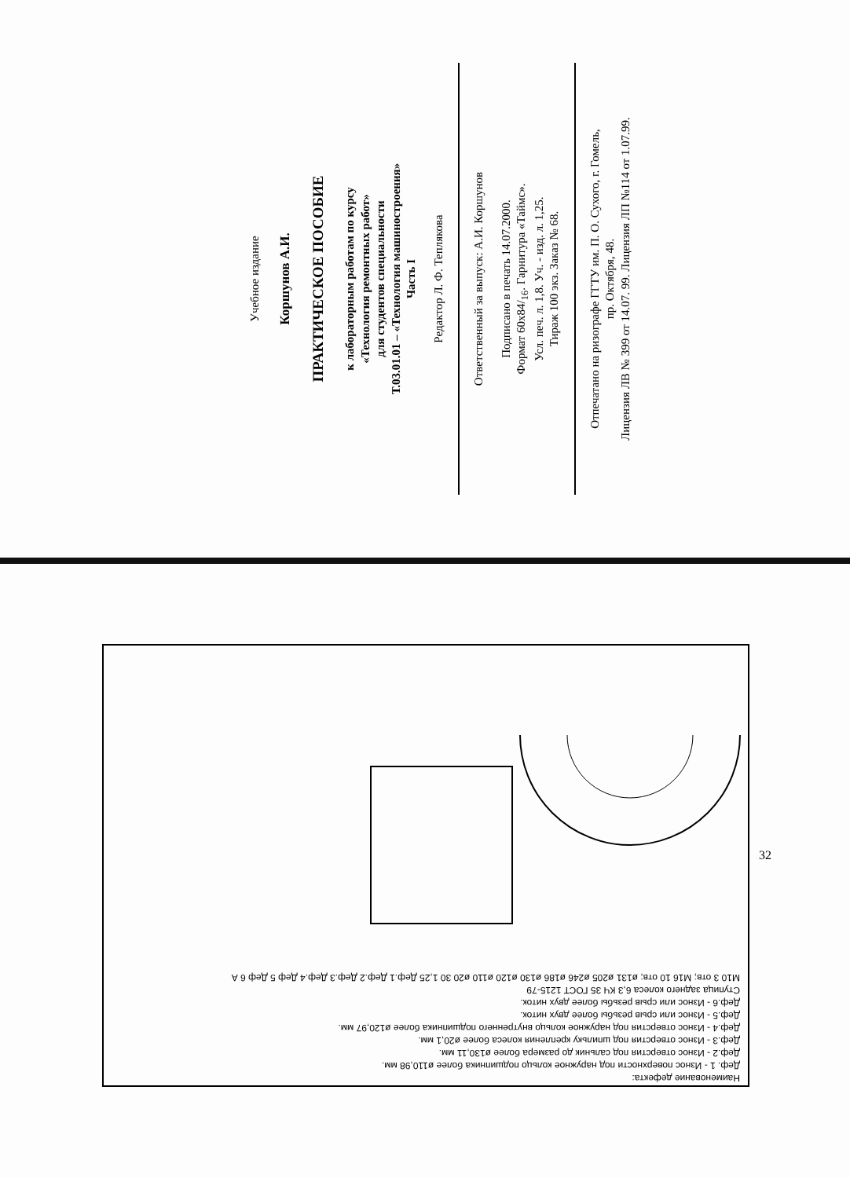Учебное издание
Коршунов А.И.
ПРАКТИЧЕСКОЕ ПОСОБИЕ
к лабораторным работам по курсу
«Технология ремонтных работ»
для студентов специальности
Т.03.01.01 – «Технология машиностроения»
Часть I
Редактор Л. Ф. Теплякова
Ответственный за выпуск: А.И. Коршунов
Подписано в печать 14.07.2000.
Формат 60х84/<sub>16</sub>. Гарнитура «Таймс».
Усл. печ. л. 1,8. Уч. - изд. л. 1,25.
Тираж 100 экз. Заказ № 68.
Отпечатано на ризографе ГГТУ им. П. О. Сухого, г. Гомель,
пр. Октября, 48.
Лицензия ЛВ № 399 от 14.07. 99. Лицензия ЛП №114 от 1.07.99.
Наименование дефекта:
Деф. 1 - Износ поверхности под наружное кольцо подшипника более ø110,98 мм.
Деф.2 - Износ отверстия под сальник до размера более ø130,11 мм.
Деф.3 - Износ отверстия под шпильку крепления колеса более ø20,1 мм.
Деф.4 - Износ отверстия под наружное кольцо внутреннего подшипника более ø120,97 мм.
Деф.5 - Износ или срыв резьбы более двух ниток.
Деф.6 - Износ или срыв резьбы более двух ниток.
Ступица заднего колеса 6,3 КЧ 35 ГОСТ 1215-79
М10 3 отв; М16 10 отв; ø131 ø205 ø246 ø186 ø130 ø120 ø110 ø20 30 1,25 Деф.1 Деф.2 Деф.3 Деф.4 Деф 5 Деф 6 А
32